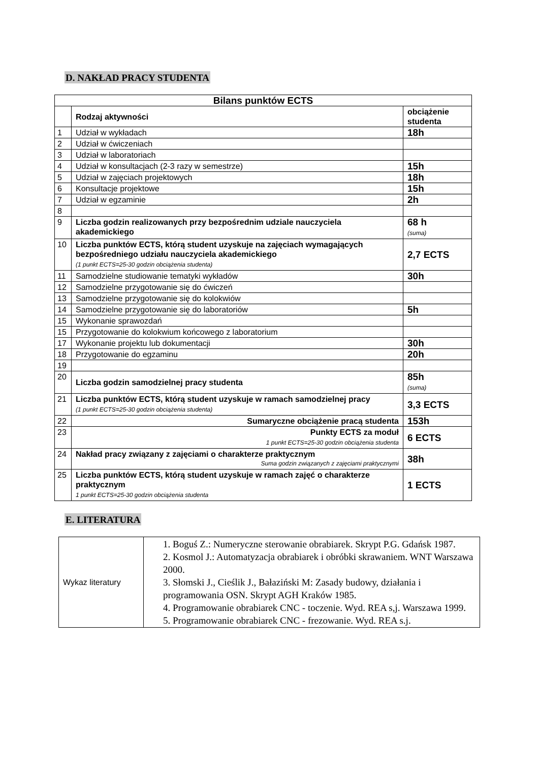D. NAKŁAD PRACY STUDENTA
| Bilans punktów ECTS | | |
| --- | --- | --- |
| | Rodzaj aktywności | obciążenie studenta |
| 1 | Udział w wykładach | 18h |
| 2 | Udział w ćwiczeniach | |
| 3 | Udział w laboratoriach | |
| 4 | Udział w konsultacjach (2-3 razy w semestrze) | 15h |
| 5 | Udział w zajęciach projektowych | 18h |
| 6 | Konsultacje projektowe | 15h |
| 7 | Udział w egzaminie | 2h |
| 8 | | |
| 9 | Liczba godzin realizowanych przy bezpośrednim udziale nauczyciela akademickiego | 68 h (suma) |
| 10 | Liczba punktów ECTS, którą student uzyskuje na zajęciach wymagających bezpośredniego udziału nauczyciela akademickiego (1 punkt ECTS=25-30 godzin obciążenia studenta) | 2,7 ECTS |
| 11 | Samodzielne studiowanie tematyki wykładów | 30h |
| 12 | Samodzielne przygotowanie się do ćwiczeń | |
| 13 | Samodzielne przygotowanie się do kolokwiów | |
| 14 | Samodzielne przygotowanie się do laboratoriów | 5h |
| 15 | Wykonanie sprawozdań | |
| 15 | Przygotowanie do kolokwium końcowego z laboratorium | |
| 17 | Wykonanie projektu lub dokumentacji | 30h |
| 18 | Przygotowanie do egzaminu | 20h |
| 19 | | |
| 20 | Liczba godzin samodzielnej pracy studenta | 85h (suma) |
| 21 | Liczba punktów ECTS, którą student uzyskuje w ramach samodzielnej pracy (1 punkt ECTS=25-30 godzin obciążenia studenta) | 3,3 ECTS |
| 22 | Sumaryczne obciążenie pracą studenta | 153h |
| 23 | Punkty ECTS za moduł 1 punkt ECTS=25-30 godzin obciążenia studenta | 6 ECTS |
| 24 | Nakład pracy związany z zajęciami o charakterze praktycznym Suma godzin związanych z zajęciami praktycznymi | 38h |
| 25 | Liczba punktów ECTS, którą student uzyskuje w ramach zajęć o charakterze praktycznym 1 punkt ECTS=25-30 godzin obciążenia studenta | 1 ECTS |
E. LITERATURA
| Wykaz literatury | 1. Boguś Z.: Numeryczne sterowanie obrabiarek. Skrypt P.G. Gdańsk 1987. 2. Kosmol J.: Automatyzacja obrabiarek i obróbki skrawaniem. WNT Warszawa 2000. 3. Słomski J., Cieślik J., Bałaziński M: Zasady budowy, działania i programowania OSN. Skrypt AGH Kraków 1985. 4. Programowanie obrabiarek CNC - toczenie. Wyd. REA s,j. Warszawa 1999. 5. Programowanie obrabiarek CNC - frezowanie. Wyd. REA s.j. |